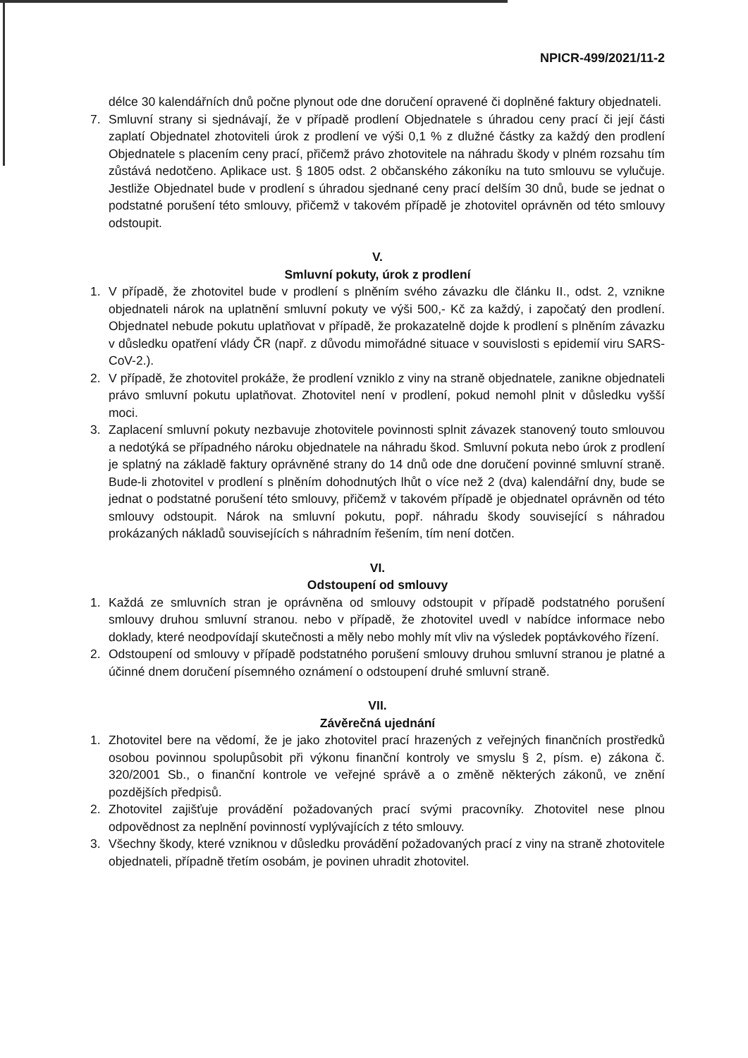NPICR-499/2021/11-2
délce 30 kalendářních dnů počne plynout ode dne doručení opravené či doplněné faktury objednateli.
7. Smluvní strany si sjednávají, že v případě prodlení Objednatele s úhradou ceny prací či její části zaplatí Objednatel zhotoviteli úrok z prodlení ve výši 0,1 % z dlužné částky za každý den prodlení Objednatele s placením ceny prací, přičemž právo zhotovitele na náhradu škody v plném rozsahu tím zůstává nedotčeno. Aplikace ust. § 1805 odst. 2 občanského zákoníku na tuto smlouvu se vylučuje. Jestliže Objednatel bude v prodlení s úhradou sjednané ceny prací delším 30 dnů, bude se jednat o podstatné porušení této smlouvy, přičemž v takovém případě je zhotovitel oprávněn od této smlouvy odstoupit.
V.
Smluvní pokuty, úrok z prodlení
1. V případě, že zhotovitel bude v prodlení s plněním svého závazku dle článku II., odst. 2, vznikne objednateli nárok na uplatnění smluvní pokuty ve výši 500,- Kč za každý, i započatý den prodlení. Objednatel nebude pokutu uplatňovat v případě, že prokazatelně dojde k prodlení s plněním závazku v důsledku opatření vlády ČR (např. z důvodu mimořádné situace v souvislosti s epidemií viru SARS-CoV-2.).
2. V případě, že zhotovitel prokáže, že prodlení vzniklo z viny na straně objednatele, zanikne objednateli právo smluvní pokutu uplatňovat. Zhotovitel není v prodlení, pokud nemohl plnit v důsledku vyšší moci.
3. Zaplacení smluvní pokuty nezbavuje zhotovitele povinnosti splnit závazek stanovený touto smlouvou a nedotýká se případného nároku objednatele na náhradu škod. Smluvní pokuta nebo úrok z prodlení je splatný na základě faktury oprávněné strany do 14 dnů ode dne doručení povinné smluvní straně. Bude-li zhotovitel v prodlení s plněním dohodnutých lhůt o více než 2 (dva) kalendářní dny, bude se jednat o podstatné porušení této smlouvy, přičemž v takovém případě je objednatel oprávněn od této smlouvy odstoupit. Nárok na smluvní pokutu, popř. náhradu škody související s náhradou prokázaných nákladů souvisejících s náhradním řešením, tím není dotčen.
VI.
Odstoupení od smlouvy
1. Každá ze smluvních stran je oprávněna od smlouvy odstoupit v případě podstatného porušení smlouvy druhou smluvní stranou. nebo v případě, že zhotovitel uvedl v nabídce informace nebo doklady, které neodpovídají skutečnosti a měly nebo mohly mít vliv na výsledek poptávkového řízení.
2. Odstoupení od smlouvy v případě podstatného porušení smlouvy druhou smluvní stranou je platné a účinné dnem doručení písemného oznámení o odstoupení druhé smluvní straně.
VII.
Závěrečná ujednání
1. Zhotovitel bere na vědomí, že je jako zhotovitel prací hrazených z veřejných finančních prostředků osobou povinnou spolupůsobit při výkonu finanční kontroly ve smyslu § 2, písm. e) zákona č. 320/2001 Sb., o finanční kontrole ve veřejné správě a o změně některých zákonů, ve znění pozdějších předpisů.
2. Zhotovitel zajišťuje provádění požadovaných prací svými pracovníky. Zhotovitel nese plnou odpovědnost za neplnění povinností vyplývajících z této smlouvy.
3. Všechny škody, které vzniknou v důsledku provádění požadovaných prací z viny na straně zhotovitele objednateli, případně třetím osobám, je povinen uhradit zhotovitel.